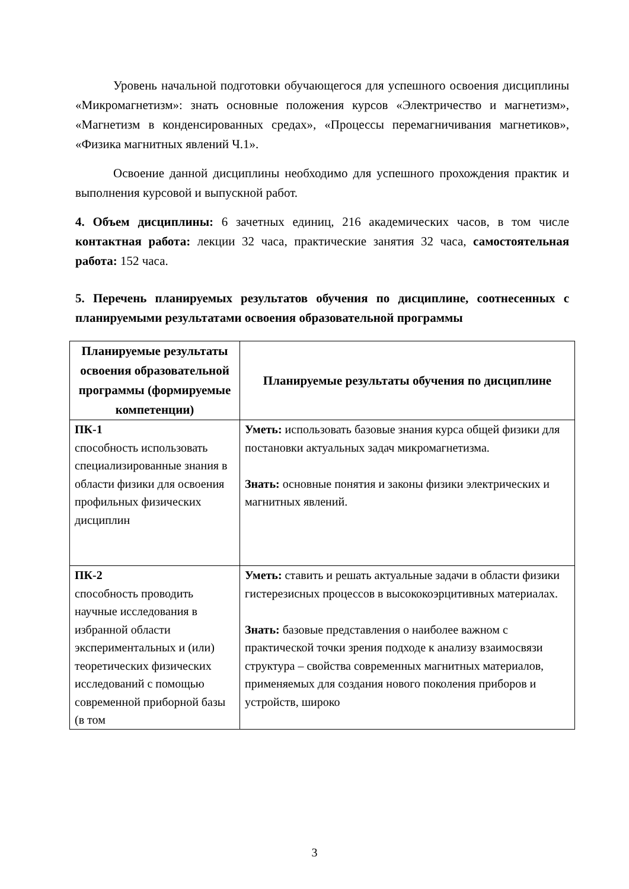Уровень начальной подготовки обучающегося для успешного освоения дисциплины «Микромагнетизм»: знать основные положения курсов «Электричество и магнетизм», «Магнетизм в конденсированных средах», «Процессы перемагничивания магнетиков», «Физика магнитных явлений Ч.1».
Освоение данной дисциплины необходимо для успешного прохождения практик и выполнения курсовой и выпускной работ.
4. Объем дисциплины: 6 зачетных единиц, 216 академических часов, в том числе контактная работа: лекции 32 часа, практические занятия 32 часа, самостоятельная работа: 152 часа.
5. Перечень планируемых результатов обучения по дисциплине, соотнесенных с планируемыми результатами освоения образовательной программы
| Планируемые результаты освоения образовательной программы (формируемые компетенции) | Планируемые результаты обучения по дисциплине |
| --- | --- |
| ПК-1 способность использовать специализированные знания в области физики для освоения профильных физических дисциплин | Уметь: использовать базовые знания курса общей физики для постановки актуальных задач микромагнетизма. Знать: основные понятия и законы физики электрических и магнитных явлений. |
| ПК-2 способность проводить научные исследования в избранной области экспериментальных и (или) теоретических физических исследований с помощью современной приборной базы (в том | Уметь: ставить и решать актуальные задачи в области физики гистерезисных процессов в высококоэрцитивных материалах. Знать: базовые представления о наиболее важном с практической точки зрения подходе к анализу взаимосвязи структура – свойства современных магнитных материалов, применяемых для создания нового поколения приборов и устройств, широко |
3